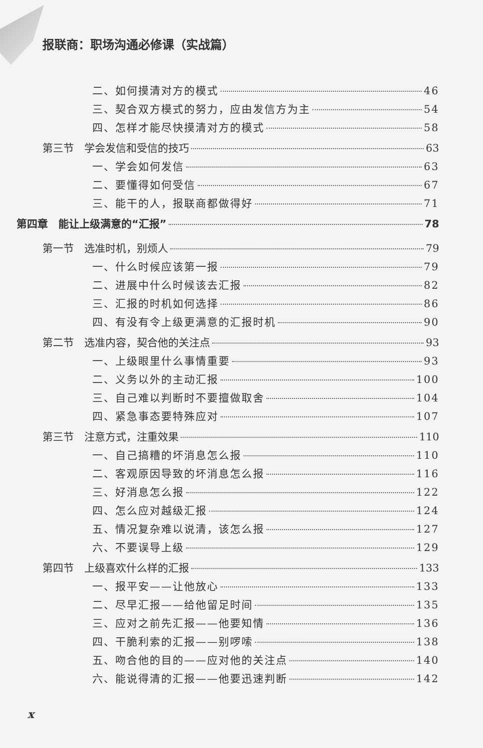报联商：职场沟通必修课（实战篇）
二、如何摸清对方的模式 46
三、契合双方模式的努力，应由发信方为主 54
四、怎样才能尽快摸清对方的模式 58
第三节　学会发信和受信的技巧 63
一、学会如何发信 63
二、要懂得如何受信 67
三、能干的人，报联商都做得好 71
第四章　能让上级满意的“汇报” 78
第一节　选准时机，别烦人 79
一、什么时候应该第一报 79
二、进展中什么时候该去汇报 82
三、汇报的时机如何选择 86
四、有没有令上级更满意的汇报时机 90
第二节　选准内容，契合他的关注点 93
一、上级眼里什么事情重要 93
二、义务以外的主动汇报 100
三、自己难以判断时不要擅做取舍 104
四、紧急事态要特殊应对 107
第三节　注意方式，注重效果 110
一、自己搞糟的坏消息怎么报 110
二、客观原因导致的坏消息怎么报 116
三、好消息怎么报 122
四、怎么应对越级汇报 124
五、情况复杂难以说清，该怎么报 127
六、不要误导上级 129
第四节　上级喜欢什么样的汇报 133
一、报平安——让他放心 133
二、尽早汇报——给他留足时间 135
三、应对之前先汇报——他要知情 136
四、干脆利索的汇报——别啰嗦 138
五、吻合他的目的——应对他的关注点 140
六、能说得清的汇报——他要迅速判断 142
x